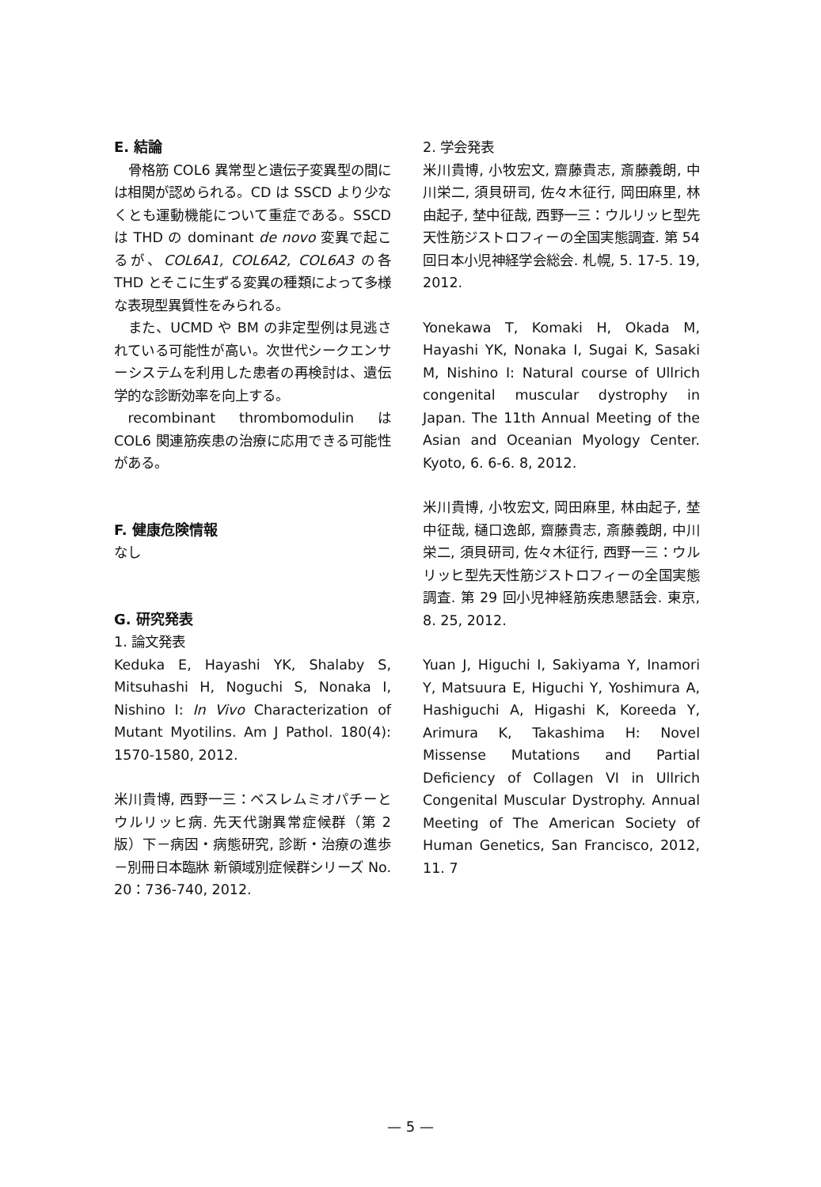E. 結論
骨格筋 COL6 異常型と遺伝子変異型の間には相関が認められる。CD は SSCD より少なくとも運動機能について重症である。SSCD は THD の dominant de novo 変異で起こるが、COL6A1, COL6A2, COL6A3 の各 THD とそこに生ずる変異の種類によって多様な表現型異質性をみられる。
また、UCMD や BM の非定型例は見逃されている可能性が高い。次世代シークエンサーシステムを利用した患者の再検討は、遺伝学的な診断効率を向上する。
recombinant thrombomodulin は COL6 関連筋疾患の治療に応用できる可能性がある。
F. 健康危険情報
なし
G. 研究発表
1. 論文発表
Keduka E, Hayashi YK, Shalaby S, Mitsuhashi H, Noguchi S, Nonaka I, Nishino I: In Vivo Characterization of Mutant Myotilins. Am J Pathol. 180(4): 1570-1580, 2012.
米川貴博, 西野一三：ベスレムミオパチーとウルリッヒ病. 先天代謝異常症候群（第 2 版）下－病因・病態研究, 診断・治療の進歩－別冊日本臨牀 新領域別症候群シリーズ No. 20：736-740, 2012.
2. 学会発表
米川貴博, 小牧宏文, 齋藤貴志, 斎藤義朗, 中川栄二, 須貝研司, 佐々木征行, 岡田麻里, 林由起子, 埜中征哉, 西野一三：ウルリッヒ型先天性筋ジストロフィーの全国実態調査. 第 54 回日本小児神経学会総会. 札幌, 5. 17-5. 19, 2012.
Yonekawa T, Komaki H, Okada M, Hayashi YK, Nonaka I, Sugai K, Sasaki M, Nishino I: Natural course of Ullrich congenital muscular dystrophy in Japan. The 11th Annual Meeting of the Asian and Oceanian Myology Center. Kyoto, 6. 6-6. 8, 2012.
米川貴博, 小牧宏文, 岡田麻里, 林由起子, 埜中征哉, 樋口逸郎, 齋藤貴志, 斎藤義朗, 中川栄二, 須貝研司, 佐々木征行, 西野一三：ウルリッヒ型先天性筋ジストロフィーの全国実態調査. 第 29 回小児神経筋疾患懇話会. 東京, 8. 25, 2012.
Yuan J, Higuchi I, Sakiyama Y, Inamori Y, Matsuura E, Higuchi Y, Yoshimura A, Hashiguchi A, Higashi K, Koreeda Y, Arimura K, Takashima H: Novel Missense Mutations and Partial Deficiency of Collagen VI in Ullrich Congenital Muscular Dystrophy. Annual Meeting of The American Society of Human Genetics, San Francisco, 2012, 11. 7
— 5 —